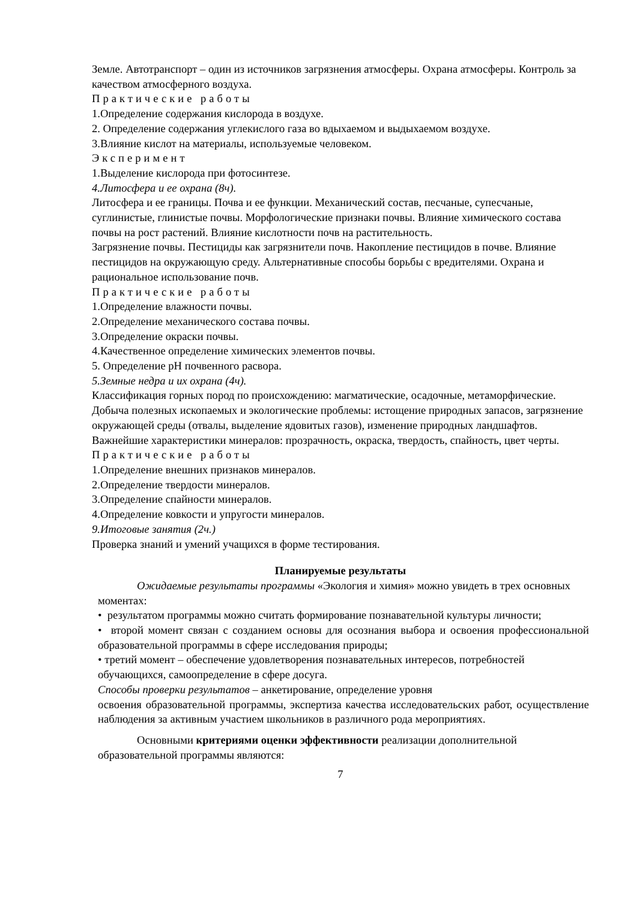Земле. Автотранспорт – один из источников загрязнения атмосферы. Охрана атмосферы. Контроль за качеством атмосферного воздуха.
Практические работы
1.Определение содержания кислорода в воздухе.
2. Определение содержания углекислого газа во вдыхаемом и выдыхаемом воздухе.
3.Влияние кислот на материалы, используемые человеком.
Эксперимент
1.Выделение кислорода при фотосинтезе.
4.Литосфера и ее охрана (8ч).
Литосфера и ее границы. Почва и ее функции. Механический состав, песчаные, супесчаные, суглинистые, глинистые почвы. Морфологические признаки почвы. Влияние химического состава почвы на рост растений. Влияние кислотности почв на растительность.
Загрязнение почвы. Пестициды как загрязнители почв. Накопление пестицидов в почве. Влияние пестицидов на окружающую среду. Альтернативные способы борьбы с вредителями. Охрана и рациональное использование почв.
Практические работы
1.Определение влажности почвы.
2.Определение механического состава почвы.
3.Определение окраски почвы.
4.Качественное определение химических элементов почвы.
5. Определение pH почвенного расвора.
5.Земные недра и их охрана (4ч).
Классификация горных пород по происхождению: магматические, осадочные, метаморфические. Добыча полезных ископаемых и экологические проблемы: истощение природных запасов, загрязнение окружающей среды (отвалы, выделение ядовитых газов), изменение природных ландшафтов.
Важнейшие характеристики минералов: прозрачность, окраска, твердость, спайность, цвет черты.
Практические работы
1.Определение внешних признаков минералов.
2.Определение твердости минералов.
3.Определение спайности минералов.
4.Определение ковкости и упругости минералов.
9.Итоговые занятия (2ч.)
Проверка знаний и умений учащихся в форме тестирования.
Планируемые результаты
Ожидаемые результаты программы «Экология и химия» можно увидеть в трех основных моментах:
• результатом программы можно считать формирование познавательной культуры личности;
• второй момент связан с созданием основы для осознания выбора и освоения профессиональной образовательной программы в сфере исследования природы;
• третий момент – обеспечение удовлетворения познавательных интересов, потребностей обучающихся, самоопределение в сфере досуга.
Способы проверки результатов – анкетирование, определение уровня
освоения образовательной программы, экспертиза качества исследовательских работ, осуществление наблюдения за активным участием школьников в различного рода мероприятиях.
Основными критериями оценки эффективности реализации дополнительной образовательной программы являются:
7